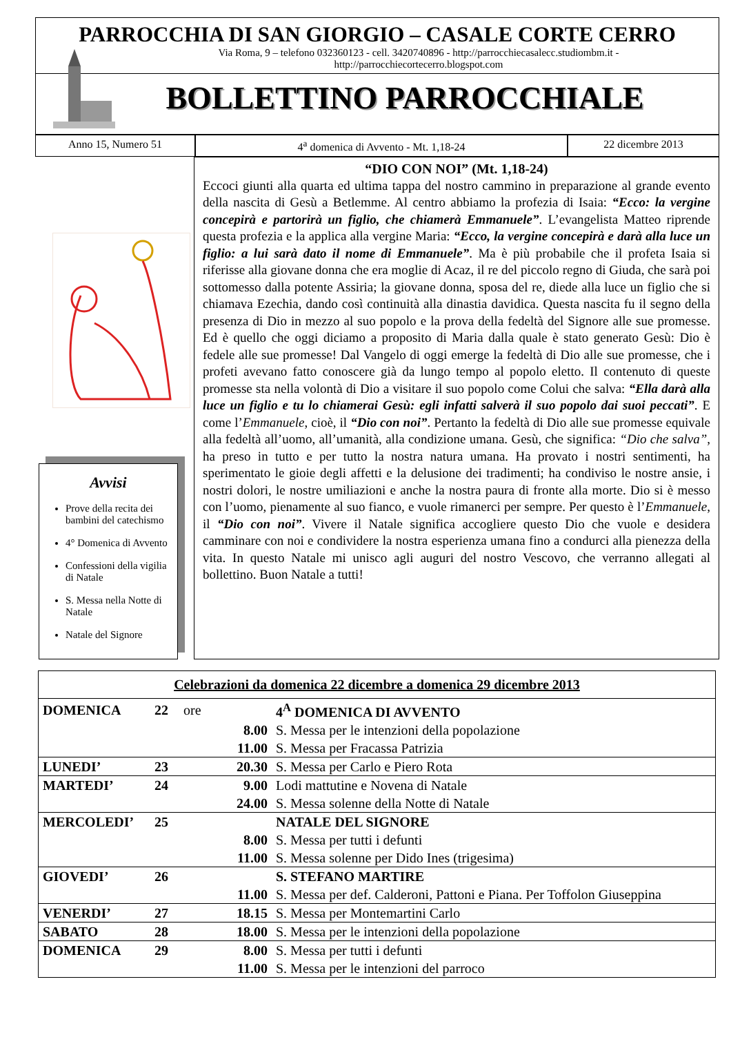PARROCCHIA DI SAN GIORGIO – CASALE CORTE CERRO
Via Roma, 9 – telefono 032360123 - cell. 3420740896 - http://parrocchiecasalecc.studiombm.it -
http://parrocchiecortecerro.blogspot.com
BOLLETTINO PARROCCHIALE
Anno 15, Numero 51 4<sup>a</sup> domenica di Avvento - Mt. 1,18-24 22 dicembre 2013
Avvisi
Prove della recita dei bambini del catechismo
4° Domenica di Avvento
Confessioni della vigilia di Natale
S. Messa nella Notte di Natale
Natale del Signore
“DIO CON NOI” (Mt. 1,18-24)
Eccoci giunti alla quarta ed ultima tappa del nostro cammino in preparazione al grande evento della nascita di Gesù a Betlemme. Al centro abbiamo la profezia di Isaia: “Ecco: la vergine concepirà e partorirà un figlio, che chiamerà Emmanuele”. L’evangelista Matteo riprende questa profezia e la applica alla vergine Maria: “Ecco, la vergine concepirà e darà alla luce un figlio: a lui sarà dato il nome di Emmanuele”. Ma è più probabile che il profeta Isaia si riferisse alla giovane donna che era moglie di Acaz, il re del piccolo regno di Giuda, che sarà poi sottomesso dalla potente Assiria; la giovane donna, sposa del re, diede alla luce un figlio che si chiamava Ezechia, dando così continuità alla dinastia davidica. Questa nascita fu il segno della presenza di Dio in mezzo al suo popolo e la prova della fedeltà del Signore alle sue promesse. Ed è quello che oggi diciamo a proposito di Maria dalla quale è stato generato Gesù: Dio è fedele alle sue promesse! Dal Vangelo di oggi emerge la fedeltà di Dio alle sue promesse, che i profeti avevano fatto conoscere già da lungo tempo al popolo eletto. Il contenuto di queste promesse sta nella volontà di Dio a visitare il suo popolo come Colui che salva: “Ella darà alla luce un figlio e tu lo chiamerai Gesù: egli infatti salverà il suo popolo dai suoi peccati”. E come l’Emmanuele, cioè, il “Dio con noi”. Pertanto la fedeltà di Dio alle sue promesse equivale alla fedeltà all’uomo, all’umanità, alla condizione umana. Gesù, che significa: “Dio che salva”, ha preso in tutto e per tutto la nostra natura umana. Ha provato i nostri sentimenti, ha sperimentato le gioie degli affetti e la delusione dei tradimenti; ha condiviso le nostre ansie, i nostri dolori, le nostre umiliazioni e anche la nostra paura di fronte alla morte. Dio si è messo con l’uomo, pienamente al suo fianco, e vuole rimanerci per sempre. Per questo è l’Emmanuele, il “Dio con noi”. Vivere il Natale significa accogliere questo Dio che vuole e desidera camminare con noi e condividere la nostra esperienza umana fino a condurci alla pienezza della vita. In questo Natale mi unisco agli auguri del nostro Vescovo, che verranno allegati al bollettino. Buon Natale a tutti!
| Celebrazioni da domenica 22 dicembre a domenica 29 dicembre 2013 | | | | |
| --- | --- | --- | --- | --- |
| DOMENICA | 22 | ore | | 4<sup>A</sup> DOMENICA DI AVVENTO |
| | | | 8.00 | S. Messa per le intenzioni della popolazione |
| | | | 11.00 | S. Messa per Fracassa Patrizia |
| LUNEDI’ | 23 | | 20.30 | S. Messa per Carlo e Piero Rota |
| MARTEDI’ | 24 | | 9.00 | Lodi mattutine e Novena di Natale |
| | | | 24.00 | S. Messa solenne della Notte di Natale |
| MERCOLEDI’ | 25 | | | NATALE DEL SIGNORE |
| | | | 8.00 | S. Messa per tutti i defunti |
| | | | 11.00 | S. Messa solenne per Dido Ines (trigesima) |
| GIOVEDI’ | 26 | | | S. STEFANO MARTIRE |
| | | | 11.00 | S. Messa per def. Calderoni, Pattoni e Piana. Per Toffolon Giuseppina |
| VENERDI’ | 27 | | 18.15 | S. Messa per Montemartini Carlo |
| SABATO | 28 | | 18.00 | S. Messa per le intenzioni della popolazione |
| DOMENICA | 29 | | 8.00 | S. Messa per tutti i defunti |
| | | | 11.00 | S. Messa per le intenzioni del parroco |